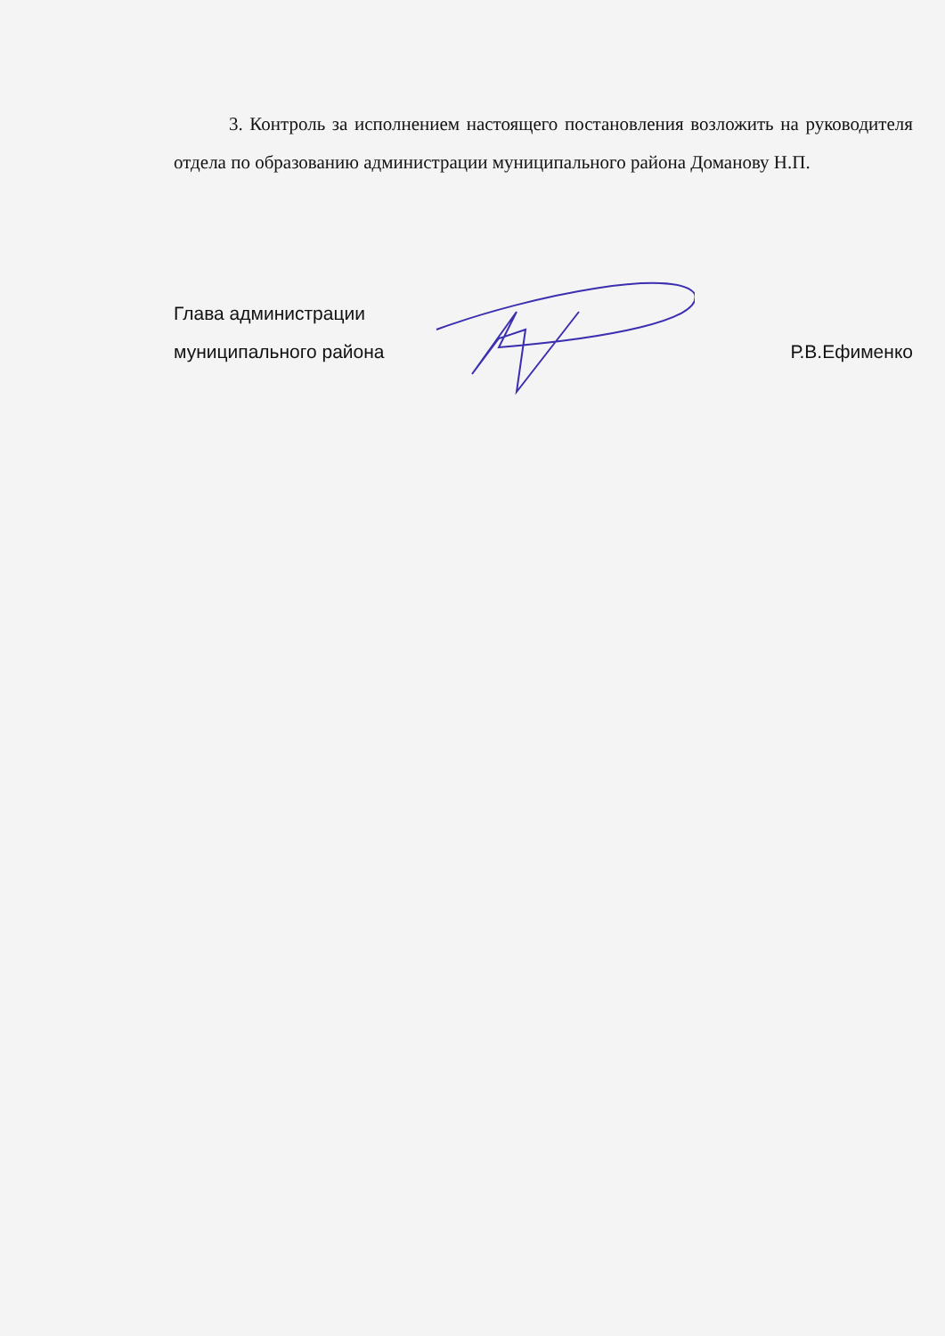3. Контроль за исполнением настоящего постановления возложить на руководителя отдела по образованию администрации муниципального района Доманову Н.П.
Глава администрации
муниципального района
Р.В.Ефименко